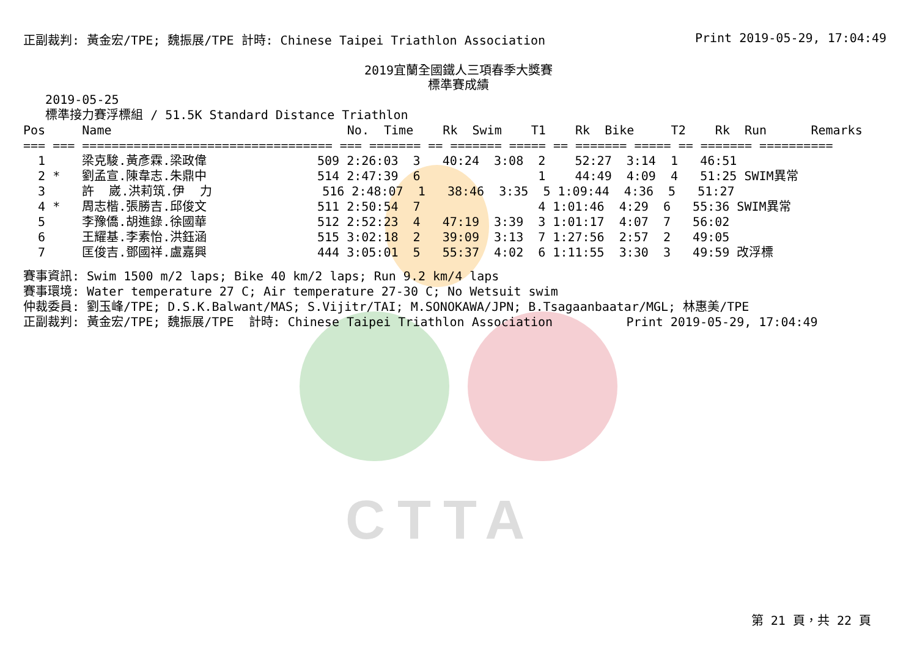CTTA
正副裁判: 黃金宏/TPE; 魏振展/TPE 計時: Chinese Taipei Triathlon Association Print 2019-05-29, 17:04:49
2019宜蘭全國鐵人三項春季大獎賽
標準賽成績
   2019-05-25
   標準接力賽浮標組 / 51.5K Standard Distance Triathlon
Pos     Name                                No.  Time    Rk  Swim    T1    Rk  Bike     T2    Rk  Run      Remarks
=== === ================================== === ======= == ======= ===== == ======= ===== == ======= ==========
  1     梁克駿.黃彥霖.梁政偉               509 2:26:03  3   40:24  3:08  2    52:27  3:14  1   46:51
  2 *   劉孟宣.陳韋志.朱鼎中               514 2:47:39  6                1    44:49  4:09  4   51:25 SWIM異常
  3     許  崴.洪莉筑.伊  力               516 2:48:07  1   38:46  3:35  5 1:09:44  4:36  5   51:27
  4 *   周志楷.張勝吉.邱俊文               511 2:50:54  7                4 1:01:46  4:29  6   55:36 SWIM異常
  5     李豫僑.胡進錄.徐國華               512 2:52:23  4   47:19  3:39  3 1:01:17  4:07  7   56:02
  6     王耀基.李素怡.洪鈺涵               515 3:02:18  2   39:09  3:13  7 1:27:56  2:57  2   49:05
  7     匡俊吉.鄧國祥.盧嘉興               444 3:05:01  5   55:37  4:02  6 1:11:55  3:30  3   49:59 改浮標
賽事資訊: Swim 1500 m/2 laps; Bike 40 km/2 laps; Run 9.2 km/4 laps
賽事環境: Water temperature 27 C; Air temperature 27-30 C; No Wetsuit swim
仲裁委員: 劉玉峰/TPE; D.S.K.Balwant/MAS; S.Vijitr/TAI; M.SONOKAWA/JPN; B.Tsagaanbaatar/MGL; 林惠美/TPE
正副裁判: 黃金宏/TPE; 魏振展/TPE  計時: Chinese Taipei Triathlon Association          Print 2019-05-29, 17:04:49
第 21 頁，共 22 頁